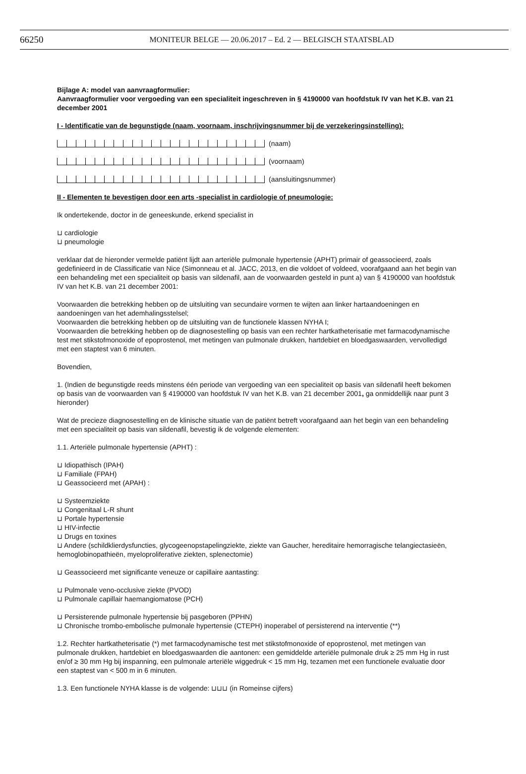66250
MONITEUR BELGE — 20.06.2017 – Ed. 2 — BELGISCH STAATSBLAD
Bijlage A: model van aanvraagformulier:
Aanvraagformulier voor vergoeding van een specialiteit ingeschreven in § 4190000 van hoofdstuk IV van het K.B. van 21 december 2001
I - Identificatie van de begunstigde (naam, voornaam, inschrijvingsnummer bij de verzekeringsinstelling):
(naam)
(voornaam)
(aansluitingsnummer)
II - Elementen te bevestigen door een arts -specialist in cardiologie of pneumologie:
Ik ondertekende, doctor in de geneeskunde, erkend specialist in
⊔ cardiologie
⊔ pneumologie
verklaar dat de hieronder vermelde patiënt lijdt aan arteriële pulmonale hypertensie (APHT) primair of geassocieerd, zoals gedefinieerd in de Classificatie van Nice (Simonneau et al. JACC, 2013, en die voldoet of voldeed, voorafgaand aan het begin van een behandeling met een specialiteit op basis van sildenafil, aan de voorwaarden gesteld in punt a) van § 4190000 van hoofdstuk IV van het K.B. van 21 december 2001:
Voorwaarden die betrekking hebben op de uitsluiting van secundaire vormen te wijten aan linker hartaandoeningen en aandoeningen van het ademhalingsstelsel;
Voorwaarden die betrekking hebben op de uitsluiting van de functionele klassen NYHA I;
Voorwaarden die betrekking hebben op de diagnosestelling op basis van een rechter hartkatheterisatie met farmacodynamische test met stikstofmonoxide of epoprostenol, met metingen van pulmonale drukken, hartdebiet en bloedgaswaarden, vervolledigd met een staptest van 6 minuten.
Bovendien,
1. (Indien de begunstigde reeds minstens één periode van vergoeding van een specialiteit op basis van sildenafil heeft bekomen op basis van de voorwaarden van § 4190000 van hoofdstuk IV van het K.B. van 21 december 2001, ga onmiddellijk naar punt 3 hieronder)
Wat de precieze diagnosestelling en de klinische situatie van de patiënt betreft voorafgaand aan het begin van een behandeling met een specialiteit op basis van sildenafil, bevestig ik de volgende elementen:
1.1. Arteriële pulmonale hypertensie (APHT) :
⊔ Idiopathisch (IPAH)
⊔ Familiale (FPAH)
⊔ Geassocieerd met (APAH) :
⊔ Systeemziekte
⊔ Congenitaal L-R shunt
⊔ Portale hypertensie
⊔ HIV-infectie
⊔ Drugs en toxines
⊔ Andere (schildklierdysfuncties, glycogeenopstapelingziekte, ziekte van Gaucher, hereditaire hemorragische telangiectasieën, hemoglobinopathieën, myeloproliferative ziekten, splenectomie)
⊔ Geassocieerd met significante veneuze or capillaire aantasting:
⊔ Pulmonale veno-occlusive ziekte (PVOD)
⊔ Pulmonale capillair haemangiomatose (PCH)
⊔ Persisterende pulmonale hypertensie bij pasgeboren (PPHN)
⊔ Chronische trombo-embolische pulmonale hypertensie (CTEPH) inoperabel of persisterend na interventie (**)
1.2. Rechter hartkatheterisatie (*) met farmacodynamische test met stikstofmonoxide of epoprostenol, met metingen van pulmonale drukken, hartdebiet en bloedgaswaarden die aantonen: een gemiddelde arteriële pulmonale druk ≥ 25 mm Hg in rust en/of ≥ 30 mm Hg bij inspanning, een pulmonale arteriële wiggedruk < 15 mm Hg, tezamen met een functionele evaluatie door een staptest van < 500 m in 6 minuten.
1.3. Een functionele NYHA klasse is de volgende: ⊔⊔⊔ (in Romeinse cijfers)